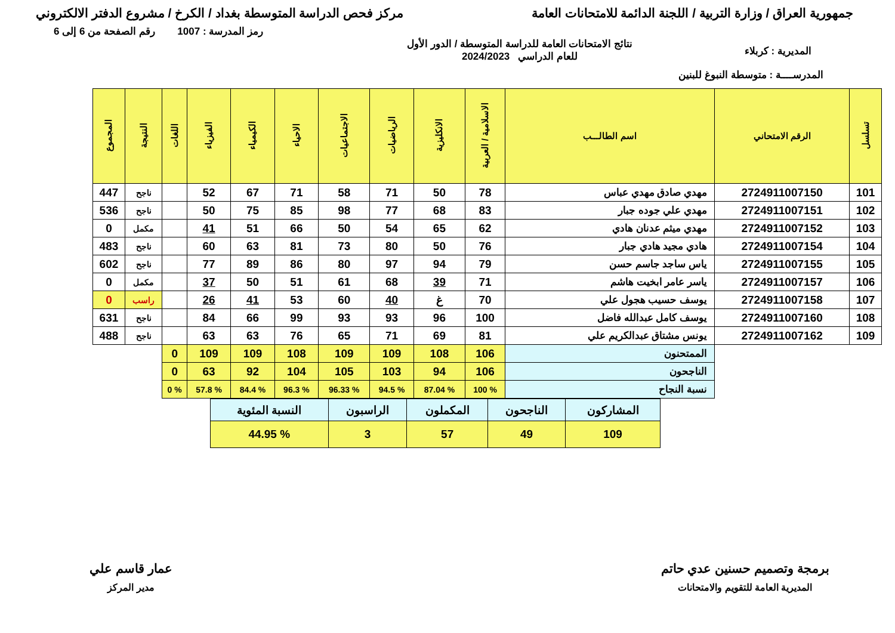جمهورية العراق / وزارة التربية / اللجنة الدائمة للامتحانات العامة
مركز فحص الدراسة المتوسطة بغداد / الكرخ / مشروع الدفتر الالكتروني
رمز المدرسة : 1007 رقم الصفحة من 6 إلى 6
المديرية : كربلاء
نتائج الامتحانات العامة للدراسة المتوسطة / الدور الأول
للعام الدراسي 2024/2023
المدرســــة : متوسطة النبوغ للبنين
| تسلسل | الرقم الامتحاني | اسم الطالـــب | الاسلامية / العربية | الانكليزية | الرياضيات | الاجتماعيات | الاحياء | الكيمياء | الفيزياء | اللغات | النتيجة | المجموع |
| --- | --- | --- | --- | --- | --- | --- | --- | --- | --- | --- | --- | --- |
| 101 | 2724911007150 | مهدي صادق مهدي عباس | 78 | 50 | 71 | 58 | 71 | 67 | 52 | | ناجح | 447 |
| 102 | 2724911007151 | مهدي علي جوده جبار | 83 | 68 | 77 | 98 | 85 | 75 | 50 | | ناجح | 536 |
| 103 | 2724911007152 | مهدي ميثم عدنان هادي | 62 | 65 | 54 | 50 | 66 | 51 | 41 | | مكمل | 0 |
| 104 | 2724911007154 | هادي مجيد هادي جبار | 76 | 50 | 80 | 73 | 81 | 63 | 60 | | ناجح | 483 |
| 105 | 2724911007155 | ياس ساجد جاسم حسن | 79 | 94 | 97 | 80 | 86 | 89 | 77 | | ناجح | 602 |
| 106 | 2724911007157 | ياسر عامر ابخيت هاشم | 71 | 39 | 68 | 61 | 51 | 50 | 37 | | مكمل | 0 |
| 107 | 2724911007158 | يوسف حسيب هجول علي | 70 | غ | 40 | 60 | 53 | 41 | 26 | | راسب | 0 |
| 108 | 2724911007160 | يوسف كامل عبدالله فاضل | 100 | 96 | 93 | 93 | 99 | 66 | 84 | | ناجح | 631 |
| 109 | 2724911007162 | يونس مشتاق عبدالكريم علي | 81 | 69 | 71 | 65 | 76 | 63 | 63 | | ناجح | 488 |
| | | الممتحنون | 106 | 108 | 109 | 109 | 108 | 109 | 109 | 0 | | |
| | | الناجحون | 106 | 94 | 103 | 105 | 104 | 92 | 63 | 0 | | |
| | | نسبة النجاح | % 100 | % 87.04 | % 94.5 | % 96.33 | % 96.3 | % 84.4 | % 57.8 | % 0 | | |
| المشاركون | الناجحون | المكملون | الراسبون | النسبة المئوية |
| 109 | 49 | 57 | 3 | % 44.95 |
برمجة وتصميم حسنين عدي حاتم
المديرية العامة للتقويم والامتحانات
عمار قاسم علي
مدير المركز